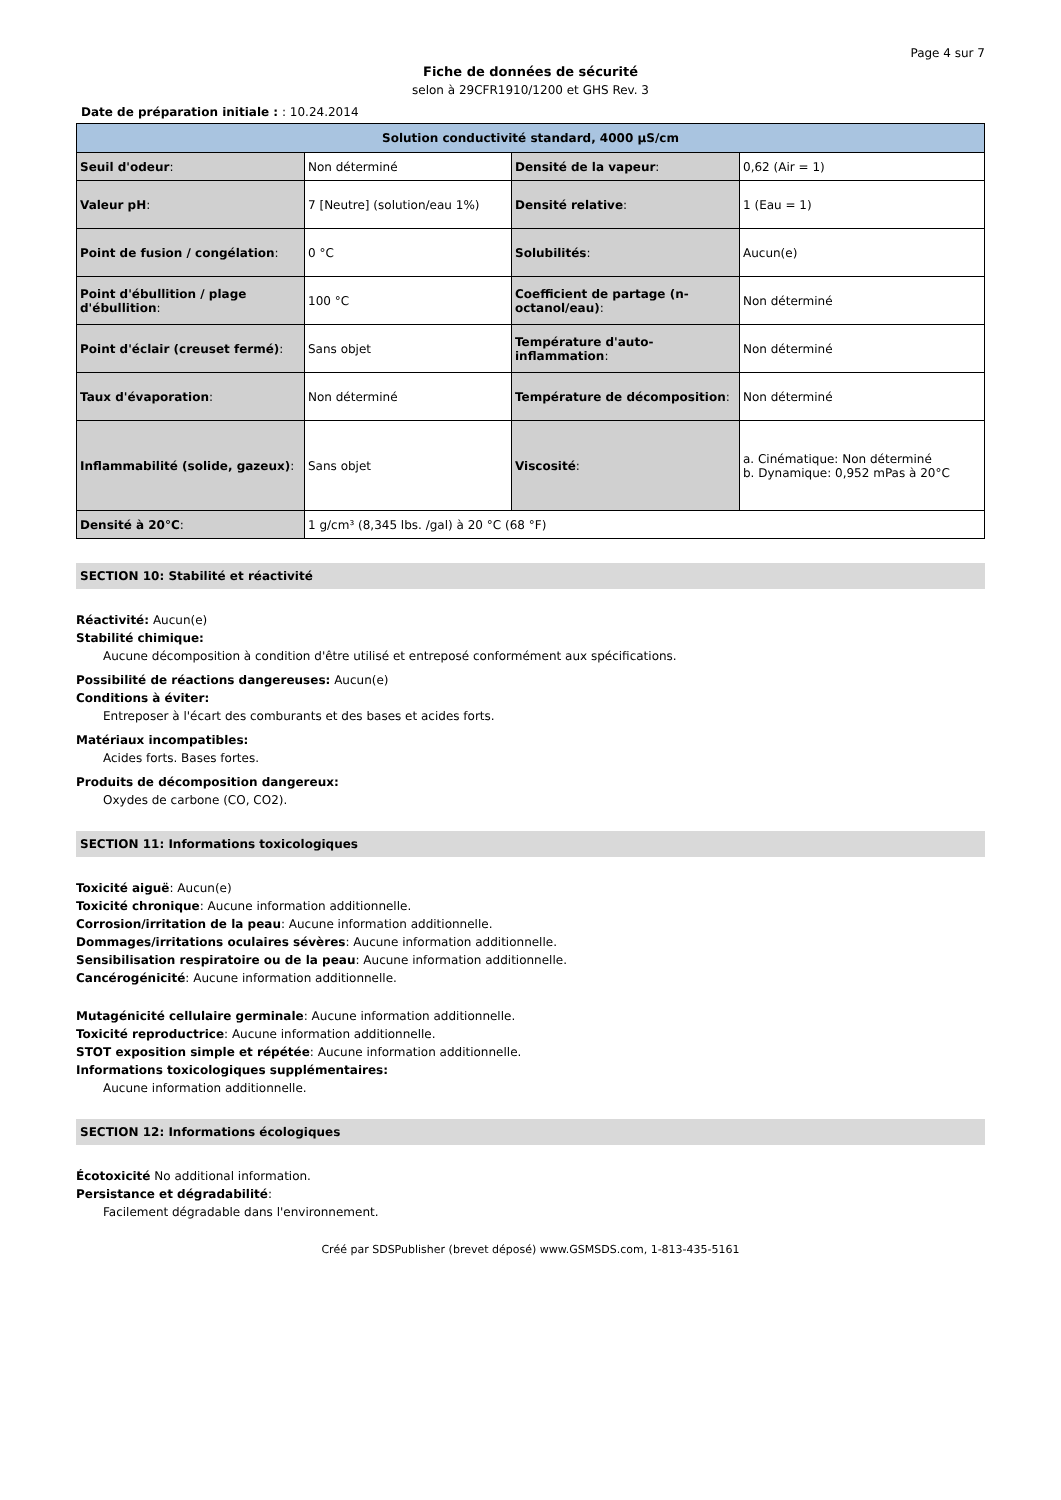Page 4 sur 7
Fiche de données de sécurité
selon à 29CFR1910/1200 et GHS Rev. 3
Date de préparation initiale : : 10.24.2014
| Solution conductivité standard, 4000 µS/cm | | | |
| --- | --- | --- | --- |
| Seuil d'odeur : | Non déterminé | Densité de la vapeur : | 0,62 (Air = 1) |
| Valeur pH : | 7 [Neutre] (solution/eau 1%) | Densité relative : | 1 (Eau = 1) |
| Point de fusion / congélation : | 0 °C | Solubilités : | Aucun(e) |
| Point d'ébullition / plage d'ébullition : | 100 °C | Coefficient de partage (n-octanol/eau) : | Non déterminé |
| Point d'éclair (creuset fermé) : | Sans objet | Température d'auto-inflammation : | Non déterminé |
| Taux d'évaporation : | Non déterminé | Température de décomposition : | Non déterminé |
| Inflammabilité (solide, gazeux) : | Sans objet | Viscosité : | a. Cinématique: Non déterminé b. Dynamique: 0,952 mPas à 20°C |
| Densité à 20°C : | 1 g/cm³ (8,345 lbs. /gal) à 20 °C (68 °F) | | |
SECTION 10: Stabilité et réactivité
Réactivité: Aucun(e)
Stabilité chimique:
Aucune décomposition à condition d'être utilisé et entreposé conformément aux spécifications.
Possibilité de réactions dangereuses: Aucun(e)
Conditions à éviter:
Entreposer à l'écart des comburants et des bases et acides forts.
Matériaux incompatibles:
Acides forts. Bases fortes.
Produits de décomposition dangereux:
Oxydes de carbone (CO, CO2).
SECTION 11: Informations toxicologiques
Toxicité aiguë: Aucun(e)
Toxicité chronique: Aucune information additionnelle.
Corrosion/irritation de la peau: Aucune information additionnelle.
Dommages/irritations oculaires sévères: Aucune information additionnelle.
Sensibilisation respiratoire ou de la peau: Aucune information additionnelle.
Cancérogénicité: Aucune information additionnelle.
Mutagénicité cellulaire germinale: Aucune information additionnelle.
Toxicité reproductrice: Aucune information additionnelle.
STOT exposition simple et répétée: Aucune information additionnelle.
Informations toxicologiques supplémentaires:
Aucune information additionnelle.
SECTION 12: Informations écologiques
Écotoxicité No additional information.
Persistance et dégradabilité:
Facilement dégradable dans l'environnement.
Créé par SDSPublisher (brevet déposé) www.GSMSDS.com, 1-813-435-5161